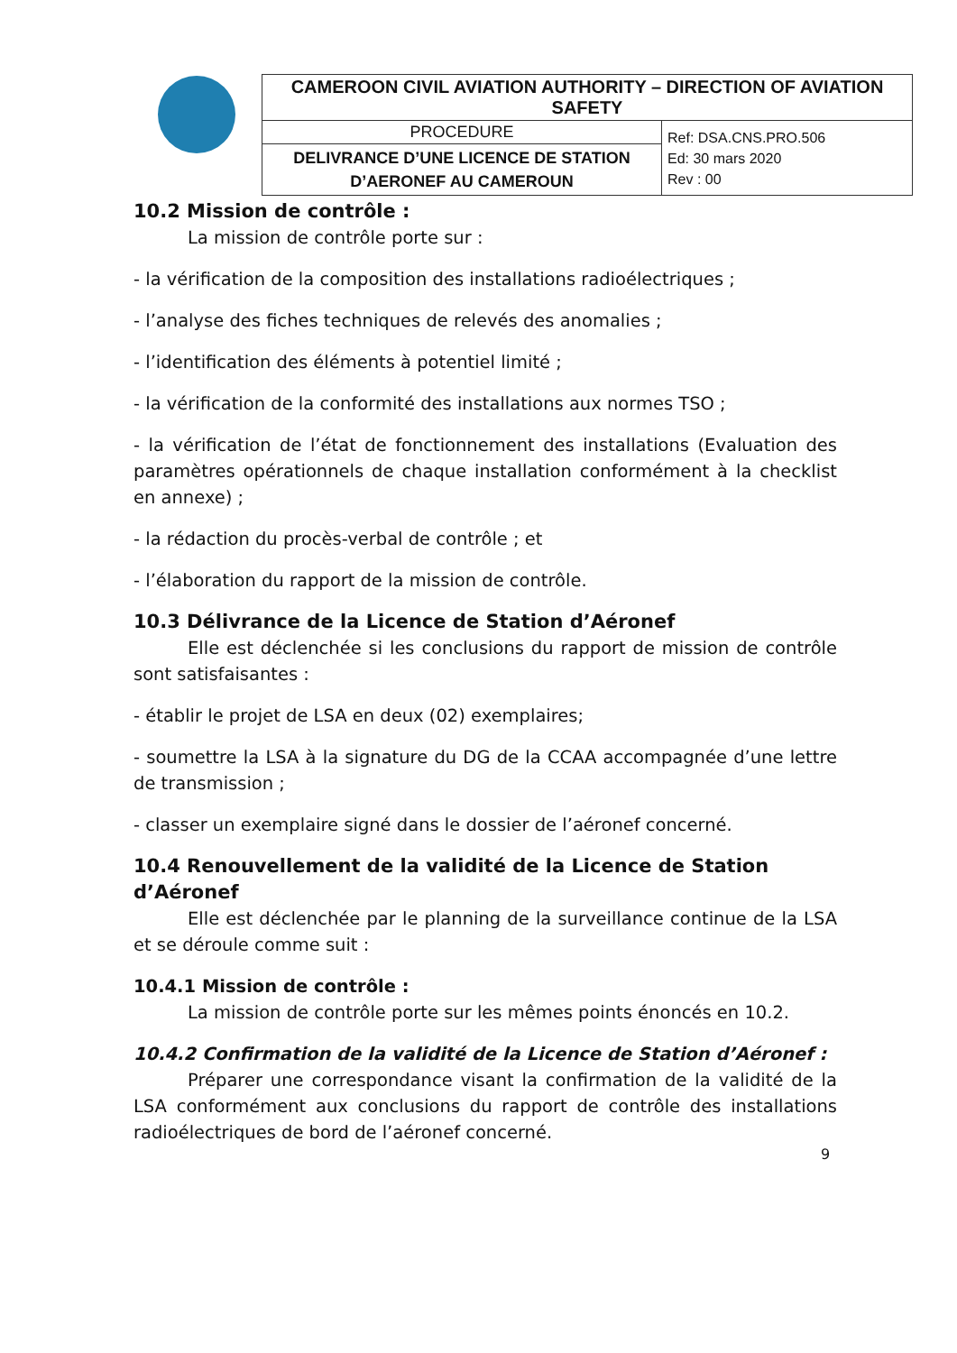| CAMEROON CIVIL AVIATION AUTHORITY – DIRECTION OF AVIATION SAFETY | |
| PROCEDURE | Ref: DSA.CNS.PRO.506 Ed: 30 mars 2020 Rev : 00 |
| DELIVRANCE D’UNE LICENCE DE STATION D’AERONEF AU CAMEROUN | |
10.2 Mission de contrôle :
La mission de contrôle porte sur :
- la vérification de la composition des installations radioélectriques ;
- l’analyse des fiches techniques de relevés des anomalies ;
- l’identification des éléments à potentiel limité ;
- la vérification de la conformité des installations aux normes TSO ;
- la vérification de l’état de fonctionnement des installations (Evaluation des paramètres opérationnels de chaque installation conformément à la checklist en annexe) ;
- la rédaction du procès-verbal de contrôle ; et
- l’élaboration du rapport de la mission de contrôle.
10.3 Délivrance de la Licence de Station d’Aéronef
Elle est déclenchée si les conclusions du rapport de mission de contrôle sont satisfaisantes :
- établir le projet de LSA en deux (02) exemplaires;
- soumettre la LSA à la signature du DG de la CCAA accompagnée d’une lettre de transmission ;
- classer un exemplaire signé dans le dossier de l’aéronef concerné.
10.4 Renouvellement de la validité de la Licence de Station d’Aéronef
Elle est déclenchée par le planning de la surveillance continue de la LSA et se déroule comme suit :
10.4.1 Mission de contrôle :
La mission de contrôle porte sur les mêmes points énoncés en 10.2.
10.4.2 Confirmation de la validité de la Licence de Station d’Aéronef :
Préparer une correspondance visant la confirmation de la validité de la LSA conformément aux conclusions du rapport de contrôle des installations radioélectriques de bord de l’aéronef concerné.
9